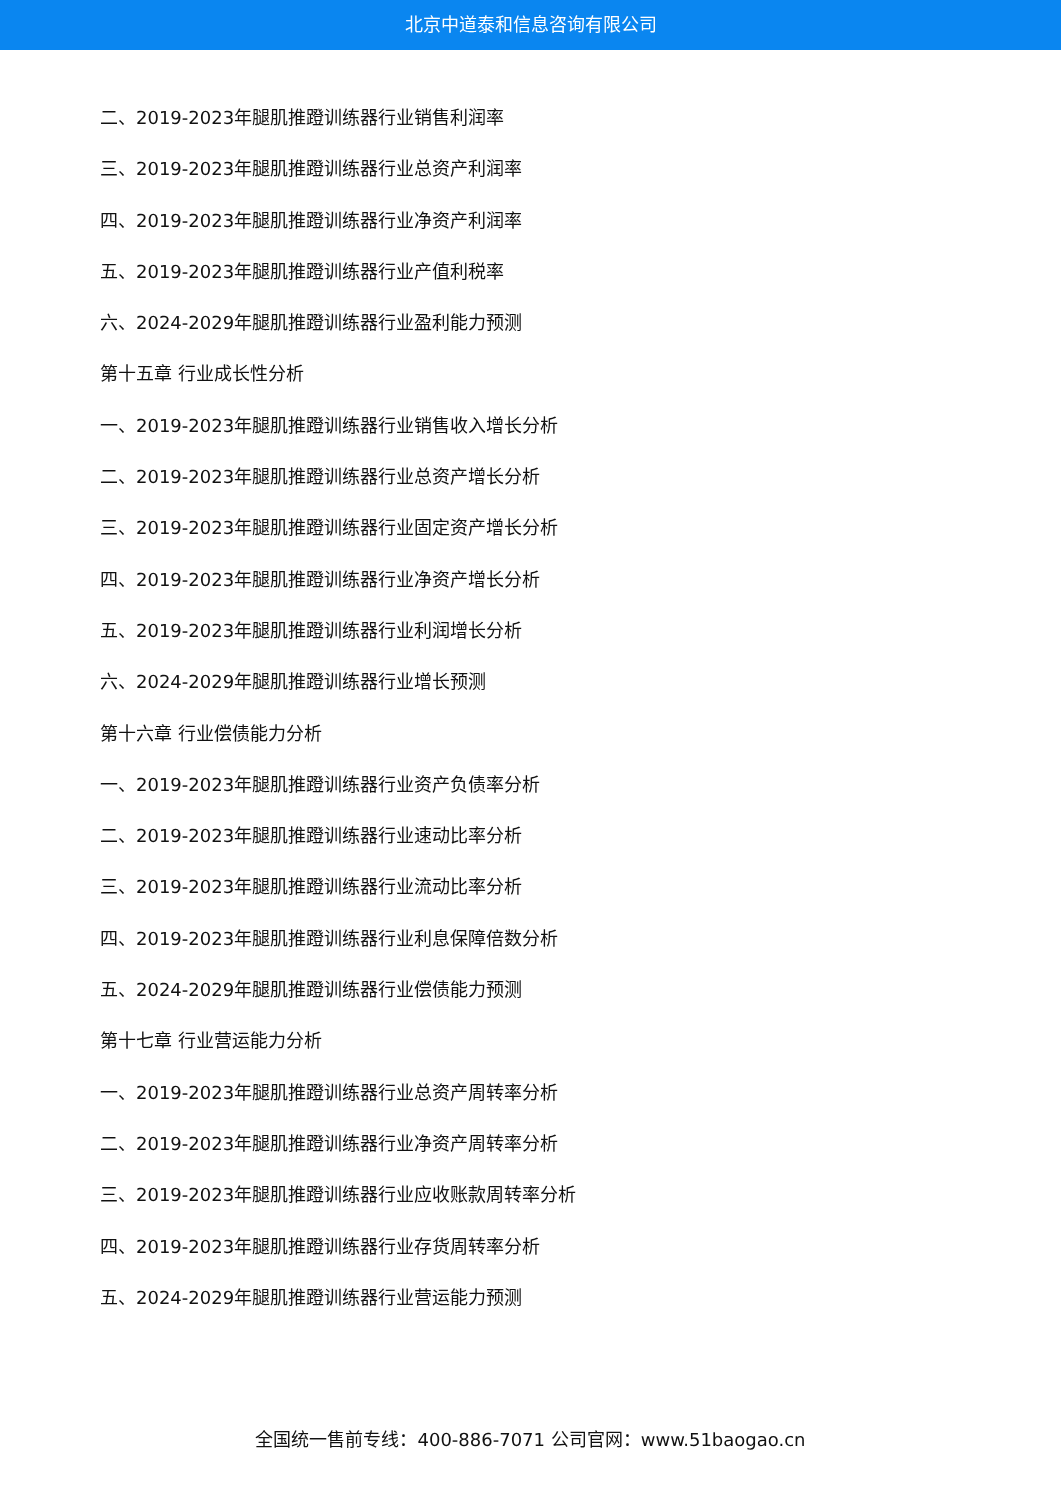北京中道泰和信息咨询有限公司
二、2019-2023年腿肌推蹬训练器行业销售利润率
三、2019-2023年腿肌推蹬训练器行业总资产利润率
四、2019-2023年腿肌推蹬训练器行业净资产利润率
五、2019-2023年腿肌推蹬训练器行业产值利税率
六、2024-2029年腿肌推蹬训练器行业盈利能力预测
第十五章 行业成长性分析
一、2019-2023年腿肌推蹬训练器行业销售收入增长分析
二、2019-2023年腿肌推蹬训练器行业总资产增长分析
三、2019-2023年腿肌推蹬训练器行业固定资产增长分析
四、2019-2023年腿肌推蹬训练器行业净资产增长分析
五、2019-2023年腿肌推蹬训练器行业利润增长分析
六、2024-2029年腿肌推蹬训练器行业增长预测
第十六章 行业偿债能力分析
一、2019-2023年腿肌推蹬训练器行业资产负债率分析
二、2019-2023年腿肌推蹬训练器行业速动比率分析
三、2019-2023年腿肌推蹬训练器行业流动比率分析
四、2019-2023年腿肌推蹬训练器行业利息保障倍数分析
五、2024-2029年腿肌推蹬训练器行业偿债能力预测
第十七章 行业营运能力分析
一、2019-2023年腿肌推蹬训练器行业总资产周转率分析
二、2019-2023年腿肌推蹬训练器行业净资产周转率分析
三、2019-2023年腿肌推蹬训练器行业应收账款周转率分析
四、2019-2023年腿肌推蹬训练器行业存货周转率分析
五、2024-2029年腿肌推蹬训练器行业营运能力预测
全国统一售前专线：400-886-7071 公司官网：www.51baogao.cn